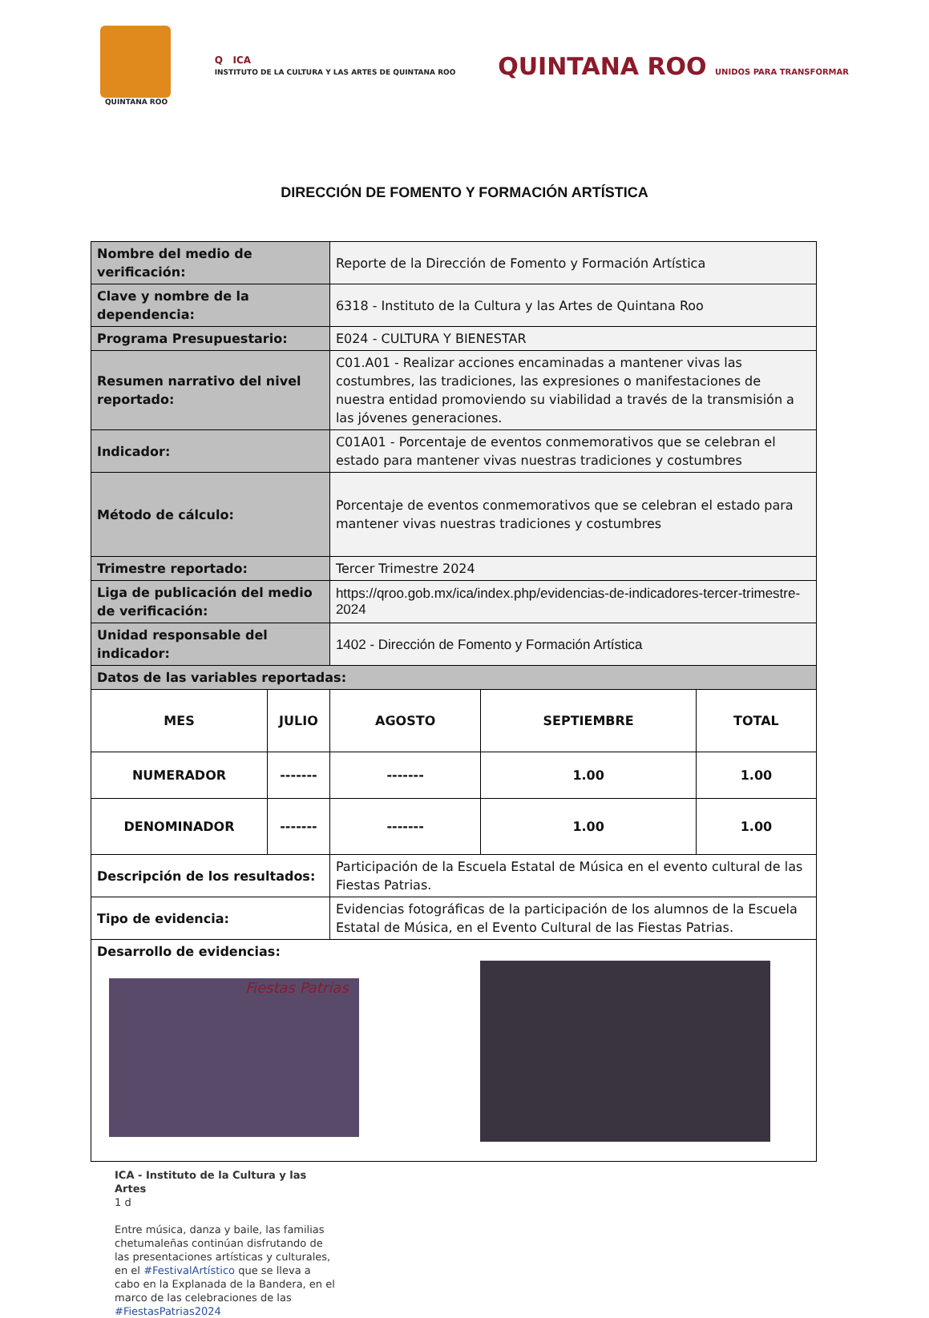QUINTANA ROO
Q ICA
INSTITUTO DE LA CULTURA Y LAS ARTES DE QUINTANA ROO
QUINTANA ROO UNIDOS PARA TRANSFORMAR
DIRECCIÓN DE FOMENTO Y FORMACIÓN ARTÍSTICA
| Nombre del medio de verificación: | | Reporte de la Dirección de Fomento y Formación Artística | | |
| Clave y nombre de la dependencia: | | 6318 - Instituto de la Cultura y las Artes de Quintana Roo | | |
| Programa Presupuestario: | | E024 - CULTURA Y BIENESTAR | | |
| Resumen narrativo del nivel reportado: | | C01.A01 - Realizar acciones encaminadas a mantener vivas las costumbres, las tradiciones, las expresiones o manifestaciones de nuestra entidad promoviendo su viabilidad a través de la transmisión a las jóvenes generaciones. | | |
| Indicador: | | C01A01 - Porcentaje de eventos conmemorativos que se celebran el estado para mantener vivas nuestras tradiciones y costumbres | | |
| Método de cálculo: | | Porcentaje de eventos conmemorativos que se celebran el estado para mantener vivas nuestras tradiciones y costumbres | | |
| Trimestre reportado: | | Tercer Trimestre 2024 | | |
| Liga de publicación del medio de verificación: | | https://qroo.gob.mx/ica/index.php/evidencias-de-indicadores-tercer-trimestre-2024 | | |
| Unidad responsable del indicador: | | 1402 - Dirección de Fomento y Formación Artística | | |
| Datos de las variables reportadas: | | | | |
| MES | JULIO | AGOSTO | SEPTIEMBRE | TOTAL |
| NUMERADOR | ------- | ------- | 1.00 | 1.00 |
| DENOMINADOR | ------- | ------- | 1.00 | 1.00 |
| Descripción de los resultados: | | Participación de la Escuela Estatal de Música en el evento cultural de las Fiestas Patrias. | | |
| Tipo de evidencia: | | Evidencias fotográficas de la participación de los alumnos de la Escuela Estatal de Música, en el Evento Cultural de las Fiestas Patrias. | | |
| Desarrollo de evidencias: Fiestas Patrias | | | | |
ICA - Instituto de la Cultura y las Artes
1 d
Entre música, danza y baile, las familias chetumaleñas continúan disfrutando de las presentaciones artísticas y culturales, en el #FestivalArtístico que se lleva a cabo en la Explanada de la Bandera, en el marco de las celebraciones de las #FiestasPatrias2024